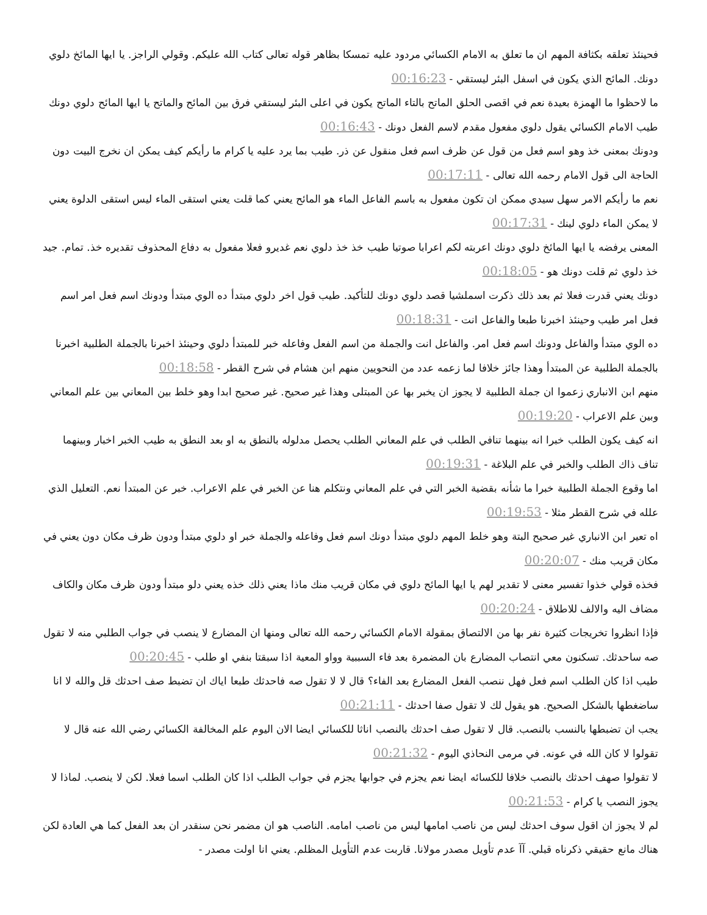فحينئذ تعلقه بكثافة المهم ان ما تعلق به الامام الكسائي مردود عليه تمسكا بظاهر قوله تعالى كتاب الله عليكم. وقولي الراجز. يا ايها المائخ دلوي دونك. المائح الذي يكون في اسفل البئر ليستقي - 00:16:23
ما لاحظوا ما الهمزة بعيدة نعم في اقصى الحلق الماتح بالتاء الماتح يكون في اعلى البئر ليستقي فرق بين المائح والماتح يا ايها المائح دلوي دونك طيب الامام الكسائي يقول دلوي مفعول مقدم لاسم الفعل دونك - 00:16:43
ودونك بمعنى خذ وهو اسم فعل من قول عن ظرف اسم فعل منقول عن ذر. طيب بما يرد عليه يا كرام ما رأيكم كيف يمكن ان نخرج البيت دون الحاجة الى قول الامام رحمه الله تعالى - 00:17:11
نعم ما رأيكم الامر سهل سيدي ممكن ان تكون مفعول به باسم الفاعل الماء هو المائح يعني كما قلت يعني استقى الماء ليس استقى الدلوة يعني لا يمكن الماء دلوي لينك - 00:17:31
المعنى يرفضه يا ايها المائخ دلوي دونك اعربته لكم اعرابا صوتيا طيب خذ خذ دلوي نعم غديرو فعلا مفعول به دفاع المحذوف تقديره خذ. تمام. جيد خذ دلوي ثم قلت دونك هو - 00:18:05
دونك يعني قدرت فعلا ثم بعد ذلك ذكرت اسملشيا قصد دلوي دونك للتأكيد. طيب قول اخر دلوي مبتدأ ده الوي مبتدأ ودونك اسم فعل امر اسم فعل امر طيب وحينئذ اخبرنا طبعا والفاعل انت - 00:18:31
ده الوي مبتدأ والفاعل ودونك اسم فعل امر. والفاعل انت والجملة من اسم الفعل وفاعله خبر للمبتدأ دلوي وحينئذ اخبرنا بالجملة الطلبية اخبرنا بالجملة الطلبية عن المبتدأ وهذا جائز خلافا لما زعمه عدد من النحويين منهم ابن هشام في شرح القطر - 00:18:58
منهم ابن الانباري زعموا ان جملة الطلبية لا يجوز ان يخبر بها عن المبتلى وهذا غير صحيح. غير صحيح ابدا وهو خلط بين المعاني بين علم المعاني وبين علم الاعراب - 00:19:20
انه كيف يكون الطلب خبرا انه بينهما تنافي الطلب في علم المعاني الطلب يحصل مدلوله بالنطق به او بعد النطق به طيب الخبر اخبار وبينهما تناف ذاك الطلب والخبر في علم البلاغة - 00:19:31
اما وقوع الجملة الطلبية خبرا ما شأنه بقضية الخبر التي في علم المعاني ونتكلم هنا عن الخبر في علم الاعراب. خبر عن المبتدأ نعم. التعليل الذي علله في شرح القطر مثلا - 00:19:53
اه تعير ابن الانباري غير صحيح البتة وهو خلط المهم دلوي مبتدأ دونك اسم فعل وفاعله والجملة خبر او دلوي مبتدأ ودون ظرف مكان دون يعني في مكان قريب منك - 00:20:07
فخذه قولي خذوا تفسير معنى لا تقدير لهم يا ايها المائح دلوي في مكان قريب منك ماذا يعني ذلك خذه يعني دلو مبتدأ ودون ظرف مكان والكاف مضاف اليه والالف للاطلاق - 00:20:24
فإذا انظروا تخريجات كثيرة نفر بها من الالتصاق بمقولة الامام الكسائي رحمه الله تعالى ومنها ان المضارع لا ينصب في جواب الطلبي منه لا تقول صه ساحدثك. تسكنون معي انتصاب المضارع بان المضمرة بعد فاء السببية وواو المعية اذا سبقتا بنفي او طلب - 00:20:45
طيب اذا كان الطلب اسم فعل فهل ننصب الفعل المضارع بعد الفاء؟ قال لا لا تقول صه فاحدثك طبعا اياك ان تضبط صف احدثك قل والله لا انا ساضغطها بالشكل الصحيح. هو يقول لك لا تقول صفا احدثك - 00:21:11
يجب ان تضبطها بالنسب بالنصب. قال لا تقول صف احدثك بالنصب اناثا للكسائي ايضا الان اليوم علم المخالفة الكسائي رضي الله عنه قال لا تقولوا لا كان الله في عونه. في مرمى النحاذي اليوم - 00:21:32
لا تقولوا صهف احدثك بالنصب خلافا للكسائه ايضا نعم يجزم في جوابها يجزم في جواب الطلب اذا كان الطلب اسما فعلا. لكن لا ينصب. لماذا لا يجوز النصب يا كرام - 00:21:53
لم لا يجوز ان اقول سوف احدثك ليس من ناصب امامها ليس من ناصب امامه. الناصب هو ان مضمر نحن سنقدر ان بعد الفعل كما هي العادة لكن هناك مانع حقيقي ذكرناه قبلي. آآ عدم تأويل مصدر مولانا. قاربت عدم التأويل المظلم. يعني انا اولت مصدر -